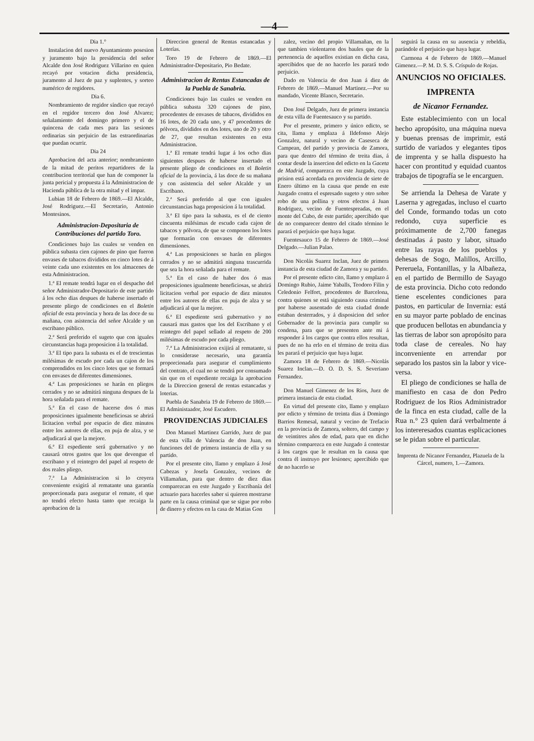—4—
Dia 1.°
Instalacion del nuevo Ayuntamiento posesion y juramento bajo la presidencia del señor Alcalde don José Rodriguez Villarino en quien recayó por votacion dicha presidencia, juramento al Juez de paz y suplentes, y sorteo numérico de regidores.
Dia 6.
Nombramiento de regidor síndico que recayó en el regidor tercero don José Alvarez; señalamiento del domingo primero y el de quincena de cada mes para las sesiones ordinarias sin perjuicio de las estraordinarias que puedan ocurrir.
Dia 24
Aprobacion del acta anterior; nombramiento de la mitad de peritos repartidores de la contribucion territorial que han de componer la junta pericial y propuesta á la Administracion de Hacienda pública de la otra mitad y el impar.
Lubian 18 de Febrero de 1869.—El Alcalde, José Rodriguez.—El Secretario, Antonio Montesinos.
Administracion-Depositaria de Contribuciones del partido Toro.
Condiciones bajo las cuales se venden en pública subasta cien cajones de pino que fueron envases de tabacos divididos en cinco lotes de á veinte cada uno existentes en los almacenes de esta Administracion.
1.ª El remate tendrá lugar en el despacho del señor Administrador-Depositario de este partido á los ocho dias despues de haberse insertado el presente pliego de condiciones en el Boletin oficial de esta provincia y hora de las doce de su mañana, con asistencia del señor Alcalde y un escribano público.
2.ª Será preferido el sugeto que con iguales circunstancias haga proposicion á la totalidad.
3.ª El tipo para la subasta es el de trescientas milésimas de escudo por cada un cajon de los comprendidos en los cinco lotes que se formará con envases de diferentes dimensiones.
4.ª Las proposiciones se harán en pliegos cerrados y no se admitirá ninguna despues de la hora señalada para el remate.
5.ª En el caso de hacerse dos ó mas proposiciones igualmente beneficiosas se abrirá licitacion verbal por espacio de diez minutos entre los autores de ellas, en puja de alza, y se adjudicará al que la mejore.
6.ª El espediente será gubernativo y no causará otros gastos que los que devengue el escribano y el reintegro del papel al respeto de dos reales pliego.
7.ª La Administracion si lo creyera conveniente exigirá al rematante una garantía proporcionada para asegurar el remate, el que no tendrá efecto hasta tanto que recaiga la aprobacion de la
Direccion general de Rentas estancadas y Loterías.
Toro 19 de Febrero de 1869.—El Administrador-Depositario, Pio Bedate.
Administracion de Rentas Estancadas de la Puebla de Sanabria.
Condiciones bajo las cuales se venden en pública subasta 320 cajones de pino, procedentes de envases de tabacos, divididos en 16 lotes, de 20 cada uno, y 47 procedentes de pólvora, divididos en dos lotes, uno de 20 y otro de 27, que resultan existentes en esta Administracion.
1.ª El remate tendrá lugar á los ocho dias siguientes despues de haberse insertado el presente pliego de condiciones en el Boletin oficial de la provincia, á las doce de su mañana y con asistencia del señor Alcalde y un Escribano.
2.ª Será preferido al que con iguales circunstancias haga proposicion á la totalidad.
3.ª El tipo para la subasta, es el de ciento cincuenta milésimas de escudo cada cajon de tabacos y pólvora, de que se componen los lotes que formarán con envases de diferentes dimensiones.
4.ª Las proposiciones se harán en pliegos cerrados y no se admitirá ninguna trascurrida que sea la hora señalada para el remate.
5.ª En el caso de haber dos ó mas proposiciones igualmente beneficiosas, se abrirá licitacion verbal por espacio de diez minutos entre los autores de ellas en puja de alza y se adjudicará al que la mejore.
6.ª El espediente será gubernativo y no causará mas gastos que los del Escribano y el reintegro del papel sellado al respeto de 200 milésimas de escudo por cada pliego.
7.ª La Administracion exijirá al rematante, si lo considerase necesario, una garantía proporcionada para asegurar el cumplimiento del contrato, el cual no se tendrá por consumado sin que en el espediente recaiga la aprobacion de la Direccion general de rentas estancadas y loterias.
Puebla de Sanabria 19 de Febrero de 1869.—El Administaador, José Escudero.
PROVIDENCIAS JUDICIALES
Don Manuel Martinez Garrido, Juez de paz de esta villa de Valencia de don Juan, en funciones del de primera instancia de ella y su partido.
Por el presente cito, llamo y emplazo á José Cabezas y Josefa Gonzalez, vecinos de Villamañan, para que dentro de diez dias comparezcan en este Juzgado y Escribanía del actuario para hacerles saber si quieren mostrarse parte en la causa criminal que se sigue por robo de dinero y efectos en la casa de Matias Gon
zalez, vecino del propio Villamañan, en la que tambien violentaron dos baules que de la pertenencia de aquellos existian en dicha casa, apercibidos que de no hacerlo les parará todo perjuicio.
Dado en Valencia de don Juan á diez de Febrero de 1869.—Manuel Martinez.—Por su mandado, Vicente Blanco, Secretario.
Don José Delgado, Juez de primera instancia de esta villa de Fuentesauco y su partido.
Por el presente, primero y único edicto, se cita, llama y emplaza á Ildefonso Alejo Gonzalez, natural y vecino de Caseseca de Campean, del partido y provincia de Zamora, para que dentro del término de treita dias, á contar desde la insercion del edicto en la Gaceta de Madrid, comparezca en este Juzgado, cuya prision está acordada en providencia de siete de Enero último en la causa que pende en este Juzgado contra el espresado sugeto y otro sobre robo de una pollina y otros efectos á Juan Rodriguez, vecino de Fuentespreadas, en el monte del Cubo, de este partido; apercibido que de no comparecer dentro del citado término le parará el perjuicio que haya lugar.
Fuentesauco 15 de Febrero de 1869.—José Delgado.—Julian Palao.
Don Nicolás Suarez Inclan, Juez de primera instancia de esta ciudad de Zamora y su partido.
Por el presente edicto cito, llamo y emplazo á Domingo Rubio, Jaime Yaballs, Teodoro Filin y Celedonio Felfort, procedentes de Barcelona, contra quienes se está siguiendo causa criminal por haberse ausentado de esta ciudad donde estaban desterrados, y á disposicion del señor Gobernador de la provincia para cumplir su condena, para que se presenten ante mi á responder á los cargos que contra ellos resultan, pues de no ha erlo en el término de treita dias les parará el perjuicio que haya lugar.
Zamora 18 de Febrero de 1869.—Nicolás Suarez Inclan.—D. O. D. S. S. Severiano Fernandez.
Don Manuel Gimenez de los Rios, Juez de primera instancia de esta ciudad.
En virtud del presente cito, llamo y emplazo por edicto y término de treinta dias á Domingo Barrios Remesal, natural y vecino de Trefacio en la provincia de Zamora, soltero, del campo y de veintitres años de edad, para que en dicho término comparezca en este Juzgado á contestar á los cargos que le resultan en la causa que contra él instruyo por lesiones; apercibido que de no hacerlo se
seguirá la causa en su ausencia y rebeldía, parándole el perjuicio que haya lugar.
Carmona 4 de Febrero de 1869.—Manuel Gimenez.—P. M. D. S. S. Críspulo de Rojas.
ANUNCIOS NO OFICIALES.
IMPRENTA
de Nicanor Fernandez.
Este establecimiento con un local hecho apropósito, una máquina nueva y buenas prensas de imprimir, está surtido de variados y elegantes tipos de imprenta y se halla dispuesto ha hacer con prontitud y equidad cuantos trabajos de tipografía se le encarguen.
Se arrienda la Dehesa de Varate y Laserna y agregadas, incluso el cuarto del Conde, formando todas un coto redondo, cuya superficie es próximamente de 2,700 fanegas destinadas á pasto y labor, situado entre las rayas de los pueblos y dehesas de Sogo, Malillos, Arcillo, Pereruela, Fontanillas, y la Albañeza, en el partido de Bermillo de Sayago de esta provincia. Dicho coto redondo tiene escelentes condiciones para pastos, en particular de Invernia: está en su mayor parte poblado de encinas que producen bellotas en abundancia y las tierras de labor son apropósito para toda clase de cereales. No hay inconveniente en arrendar por separado los pastos sin la labor y vice-versa.
El pliego de condiciones se halla de manifiesto en casa de don Pedro Rodriguez de los Rios Administrador de la finca en esta ciudad, calle de la Rua n.° 23 quien dará verbalmente á los intereresados cuantas esplicaciones se le pidan sobre el particular.
Imprenta de Nicanor Fernandez, Plazuela de la Cárcel, numero, 1.—Zamora.